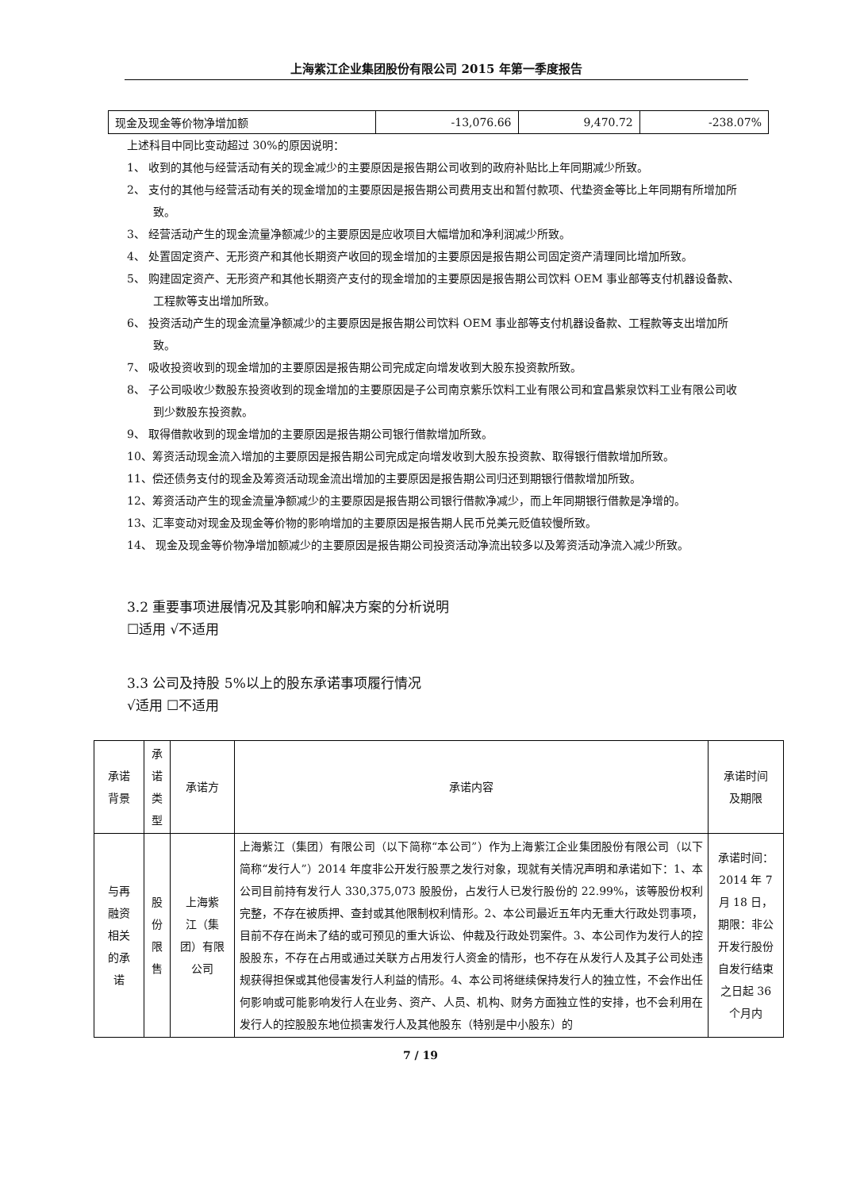上海紫江企业集团股份有限公司 2015 年第一季度报告
| 现金及现金等价物净增加额 | -13,076.66 | 9,470.72 | -238.07% |
上述科目中同比变动超过 30%的原因说明：
1、 收到的其他与经营活动有关的现金减少的主要原因是报告期公司收到的政府补贴比上年同期减少所致。
2、 支付的其他与经营活动有关的现金增加的主要原因是报告期公司费用支出和暂付款项、代垫资金等比上年同期有所增加所致。
3、 经营活动产生的现金流量净额减少的主要原因是应收项目大幅增加和净利润减少所致。
4、 处置固定资产、无形资产和其他长期资产收回的现金增加的主要原因是报告期公司固定资产清理同比增加所致。
5、 购建固定资产、无形资产和其他长期资产支付的现金增加的主要原因是报告期公司饮料 OEM 事业部等支付机器设备款、工程款等支出增加所致。
6、 投资活动产生的现金流量净额减少的主要原因是报告期公司饮料 OEM 事业部等支付机器设备款、工程款等支出增加所致。
7、 吸收投资收到的现金增加的主要原因是报告期公司完成定向增发收到大股东投资款所致。
8、 子公司吸收少数股东投资收到的现金增加的主要原因是子公司南京紫乐饮料工业有限公司和宜昌紫泉饮料工业有限公司收到少数股东投资款。
9、 取得借款收到的现金增加的主要原因是报告期公司银行借款增加所致。
10、筹资活动现金流入增加的主要原因是报告期公司完成定向增发收到大股东投资款、取得银行借款增加所致。
11、偿还债务支付的现金及筹资活动现金流出增加的主要原因是报告期公司归还到期银行借款增加所致。
12、筹资活动产生的现金流量净额减少的主要原因是报告期公司银行借款净减少，而上年同期银行借款是净增的。
13、汇率变动对现金及现金等价物的影响增加的主要原因是报告期人民币兑美元贬值较慢所致。
14、 现金及现金等价物净增加额减少的主要原因是报告期公司投资活动净流出较多以及筹资活动净流入减少所致。
3.2 重要事项进展情况及其影响和解决方案的分析说明
☐适用 √不适用
3.3 公司及持股 5%以上的股东承诺事项履行情况
√适用 ☐不适用
| 承诺 背景 | 承 诺 类 型 | 承诺方 | 承诺内容 | 承诺时间 及期限 |
| --- | --- | --- | --- | --- |
| 与再 融资 相关 的承 诺 | 股 份 限 售 | 上海紫 江（集 团）有限 公司 | 上海紫江（集团）有限公司（以下简称“本公司”）作为上海紫江企业集团股份有限公司（以下简称“发行人”）2014 年度非公开发行股票之发行对象，现就有关情况声明和承诺如下：1、本公司目前持有发行人 330,375,073 股股份，占发行人已发行股份的 22.99%，该等股份权利完整，不存在被质押、查封或其他限制权利情形。2、本公司最近五年内无重大行政处罚事项，目前不存在尚未了结的或可预见的重大诉讼、仲裁及行政处罚案件。3、本公司作为发行人的控股股东，不存在占用或通过关联方占用发行人资金的情形，也不存在从发行人及其子公司处违规获得担保或其他侵害发行人利益的情形。4、本公司将继续保持发行人的独立性，不会作出任何影响或可能影响发行人在业务、资产、人员、机构、财务方面独立性的安排，也不会利用在发行人的控股股东地位损害发行人及其他股东（特别是中小股东）的 | 承诺时间：2014 年 7 月 18 日，期限：非公开发行股份自发行结束之日起 36 个月内 |
7 / 19